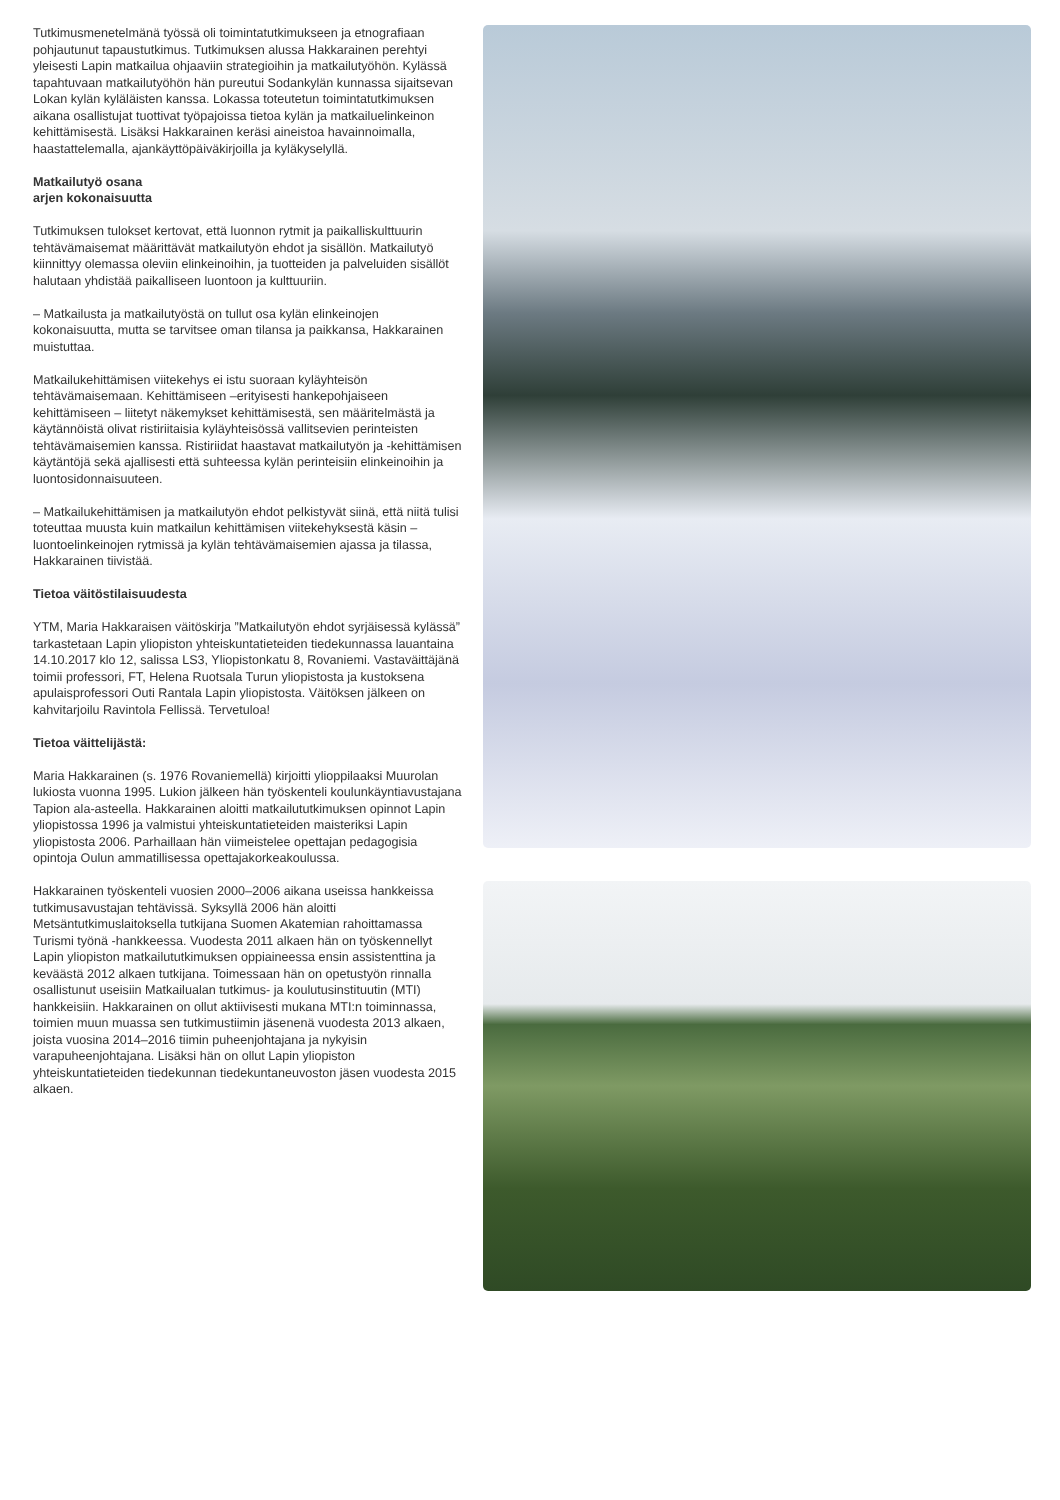Tutkimusmenetelmänä työssä oli toimintatutkimukseen ja etnografiaan pohjautunut tapaustutkimus. Tutkimuksen alussa Hakkarainen perehtyi yleisesti Lapin matkailua ohjaaviin strategioihin ja matkailutyöhön. Kylässä tapahtuvaan matkailutyöhön hän pureutui Sodankylän kunnassa sijaitsevan Lokan kylän kyläläisten kanssa. Lokassa toteutetun toimintatutkimuksen aikana osallistujat tuottivat työpajoissa tietoa kylän ja matkailuelinkeinon kehittämisestä. Lisäksi Hakkarainen keräsi aineistoa havainnoimalla, haastattelemalla, ajankäyttöpäiväkirjoilla ja kyläkyselyllä.
Matkailutyö osana
arjen kokonaisuutta
Tutkimuksen tulokset kertovat, että luonnon rytmit ja paikalliskulttuurin tehtävämaisemat määrittävät matkailutyön ehdot ja sisällön. Matkailutyö kiinnittyy olemassa oleviin elinkeinoihin, ja tuotteiden ja palveluiden sisällöt halutaan yhdistää paikalliseen luontoon ja kulttuuriin.
– Matkailusta ja matkailutyöstä on tullut osa kylän elinkeinojen kokonaisuutta, mutta se tarvitsee oman tilansa ja paikkansa, Hakkarainen muistuttaa.
Matkailukehittämisen viitekehys ei istu suoraan kyläyhteisön tehtävämaisemaan. Kehittämiseen –erityisesti hankepohjaiseen kehittämiseen – liitetyt näkemykset kehittämisestä, sen määritelmästä ja käytännöistä olivat ristiriitaisia kyläyhteisössä vallitsevien perinteisten tehtävämaisemien kanssa. Ristiriidat haastavat matkailutyön ja -kehittämisen käytäntöjä sekä ajallisesti että suhteessa kylän perinteisiin elinkeinoihin ja luontosidonnaisuuteen.
– Matkailukehittämisen ja matkailutyön ehdot pelkistyvät siinä, että niitä tulisi toteuttaa muusta kuin matkailun kehittämisen viitekehyksestä käsin – luontoelinkeinojen rytmissä ja kylän tehtävämaisemien ajassa ja tilassa, Hakkarainen tiivistää.
Tietoa väitöstilaisuudesta
YTM, Maria Hakkaraisen väitöskirja ”Matkailutyön ehdot syrjäisessä kylässä” tarkastetaan Lapin yliopiston yhteiskuntatieteiden tiedekunnassa lauantaina 14.10.2017 klo 12, salissa LS3, Yliopistonkatu 8, Rovaniemi. Vastaväittäjänä toimii professori, FT, Helena Ruotsala Turun yliopistosta ja kustoksena apulaisprofessori Outi Rantala Lapin yliopistosta. Väitöksen jälkeen on kahvitarjoilu Ravintola Fellissä. Tervetuloa!
Tietoa väittelijästä:
Maria Hakkarainen (s. 1976 Rovaniemellä) kirjoitti ylioppilaaksi Muurolan lukiosta vuonna 1995. Lukion jälkeen hän työskenteli koulunkäyntiavustajana Tapion ala-asteella. Hakkarainen aloitti matkailututkimuksen opinnot Lapin yliopistossa 1996 ja valmistui yhteiskuntatieteiden maisteriksi Lapin yliopistosta 2006. Parhaillaan hän viimeistelee opettajan pedagogisia opintoja Oulun ammatillisessa opettajakorkeakoulussa.
Hakkarainen työskenteli vuosien 2000–2006 aikana useissa hankkeissa tutkimusavustajan tehtävissä. Syksyllä 2006 hän aloitti Metsäntutkimuslaitoksella tutkijana Suomen Akatemian rahoittamassa Turismi työnä -hankkeessa. Vuodesta 2011 alkaen hän on työskennellyt Lapin yliopiston matkailututkimuksen oppiaineessa ensin assistenttina ja keväästä 2012 alkaen tutkijana. Toimessaan hän on opetustyön rinnalla osallistunut useisiin Matkailualan tutkimus- ja koulutusinstituutin (MTI) hankkeisiin. Hakkarainen on ollut aktiivisesti mukana MTI:n toiminnassa, toimien muun muassa sen tutkimustiimin jäsenenä vuodesta 2013 alkaen, joista vuosina 2014–2016 tiimin puheenjohtajana ja nykyisin varapuheenjohtajana. Lisäksi hän on ollut Lapin yliopiston yhteiskuntatieteiden tiedekunnan tiedekuntaneuvoston jäsen vuodesta 2015 alkaen.